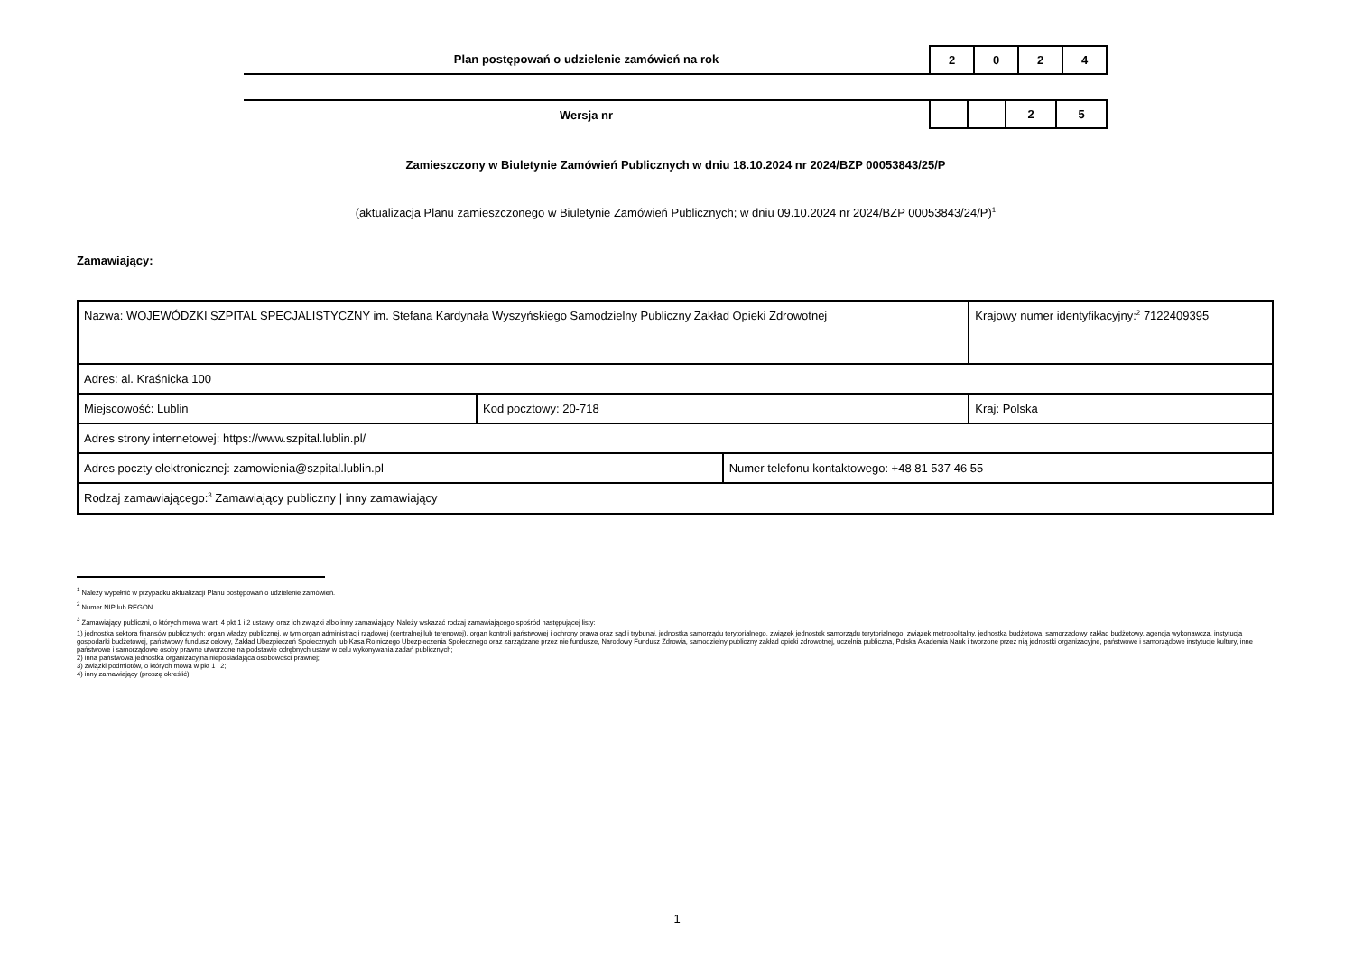Plan postępowań o udzielenie zamówień na rok
| 2 | 0 | 2 | 4 |
Wersja nr
| | | 2 | 5 |
Zamieszczony w Biuletynie Zamówień Publicznych w dniu 18.10.2024 nr 2024/BZP 00053843/25/P
(aktualizacja Planu zamieszczonego w Biuletynie Zamówień Publicznych; w dniu 09.10.2024 nr 2024/BZP 00053843/24/P)<sup>1</sup>
Zamawiający:
| Nazwa: WOJEWÓDZKI SZPITAL SPECJALISTYCZNY im. Stefana Kardynała Wyszyńskiego Samodzielny Publiczny Zakład Opieki Zdrowotnej | | | Krajowy numer identyfikacyjny:<sup>2</sup> 7122409395 |
| Adres: al. Kraśnicka 100 | | | |
| Miejscowość: Lublin | Kod pocztowy: 20-718 | | Kraj: Polska |
| Adres strony internetowej: https://www.szpital.lublin.pl/ | | | |
| Adres poczty elektronicznej: zamowienia@szpital.lublin.pl | | Numer telefonu kontaktowego: +48 81 537 46 55 | |
| Rodzaj zamawiającego:<sup>3</sup> Zamawiający publiczny / inny zamawiający | | | |
<sup>1</sup> Należy wypełnić w przypadku aktualizacji Planu postępowań o udzielenie zamówień.
<sup>2</sup> Numer NIP lub REGON.
<sup>3</sup> Zamawiający publiczni, o których mowa w art. 4 pkt 1 i 2 ustawy, oraz ich związki albo inny zamawiający. Należy wskazać rodzaj zamawiającego spośród następującej listy:
1) jednostka sektora finansów publicznych: organ władzy publicznej, w tym organ administracji rządowej (centralnej lub terenowej), organ kontroli państwowej i ochrony prawa oraz sąd i trybunał, jednostka samorządu terytorialnego, związek jednostek samorządu terytorialnego, związek metropolitalny, jednostka budżetowa, samorządowy zakład budżetowy, agencja wykonawcza, instytucja gospodarki budżetowej, państwowy fundusz celowy, Zakład Ubezpieczeń Społecznych lub Kasa Rolniczego Ubezpieczenia Społecznego oraz zarządzane przez nie fundusze, Narodowy Fundusz Zdrowia, samodzielny publiczny zakład opieki zdrowotnej, uczelnia publiczna, Polska Akademia Nauk i tworzone przez nią jednostki organizacyjne, państwowe i samorządowe instytucje kultury, inne państwowe i samorządowe osoby prawne utworzone na podstawie odrębnych ustaw w celu wykonywania zadań publicznych;
2) inna państwowa jednostka organizacyjna nieposiadająca osobowości prawnej;
3) związki podmiotów, o których mowa w pkt 1 i 2;
4) inny zamawiający (proszę określić).
1